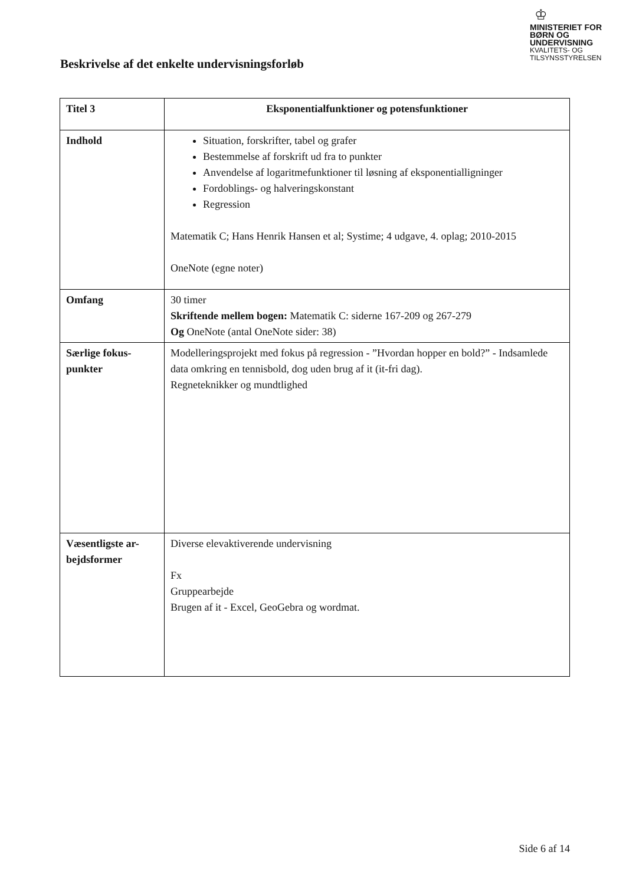♔
MINISTERIET FOR
BØRN OG
UNDERVISNING
KVALITETS- OG
TILSYNSSTYRELSEN
Beskrivelse af det enkelte undervisningsforløb
| Titel 3 | Eksponentialfunktioner og potensfunktioner |
| Indhold | Situation, forskrifter, tabel og grafer Bestemmelse af forskrift ud fra to punkter Anvendelse af logaritmefunktioner til løsning af eksponentialligninger Fordoblings- og halveringskonstant Regression Matematik C; Hans Henrik Hansen et al; Systime; 4 udgave, 4. oplag; 2010-2015 OneNote (egne noter) |
| Omfang | 30 timer Skriftende mellem bogen: Matematik C: siderne 167-209 og 267-279 Og OneNote (antal OneNote sider: 38) |
| Særlige fokus-punkter | Modelleringsprojekt med fokus på regression - ”Hvordan hopper en bold?” - Indsamlede data omkring en tennisbold, dog uden brug af it (it-fri dag). Regneteknikker og mundtlighed |
| Væsentligste ar-bejdsformer | Diverse elevaktiverende undervisning Fx Gruppearbejde Brugen af it - Excel, GeoGebra og wordmat. |
Side 6 af 14